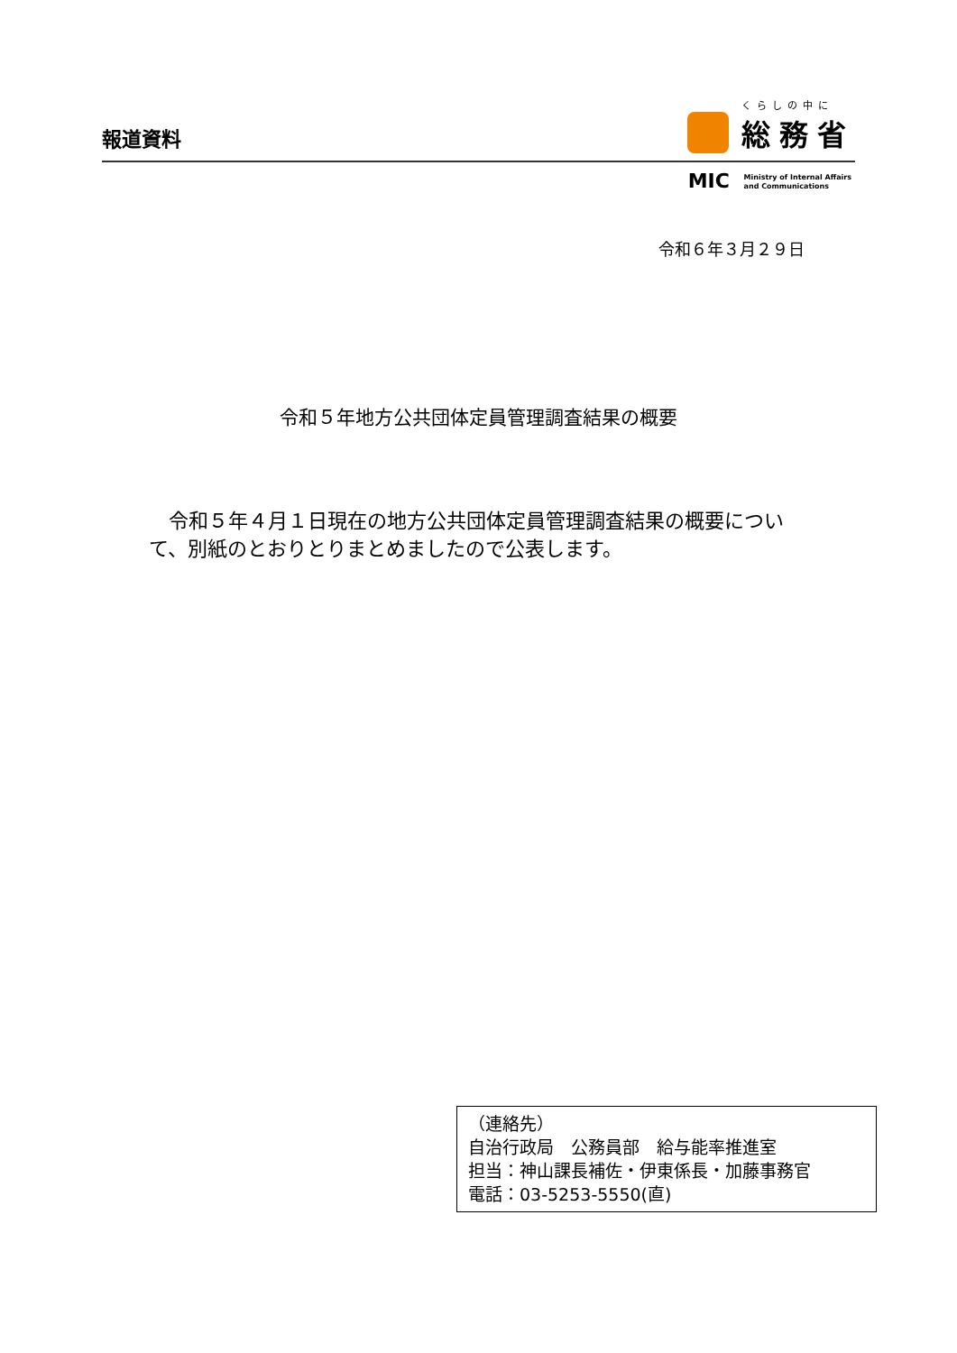報道資料
くらしの中に
総務省
MIC Ministry of Internal Affairs
and Communications
令和６年３月２９日
令和５年地方公共団体定員管理調査結果の概要
　令和５年４月１日現在の地方公共団体定員管理調査結果の概要について、別紙のとおりとりまとめましたので公表します。
（連絡先）
自治行政局　公務員部　給与能率推進室
担当：神山課長補佐・伊東係長・加藤事務官
電話：03-5253-5550(直)